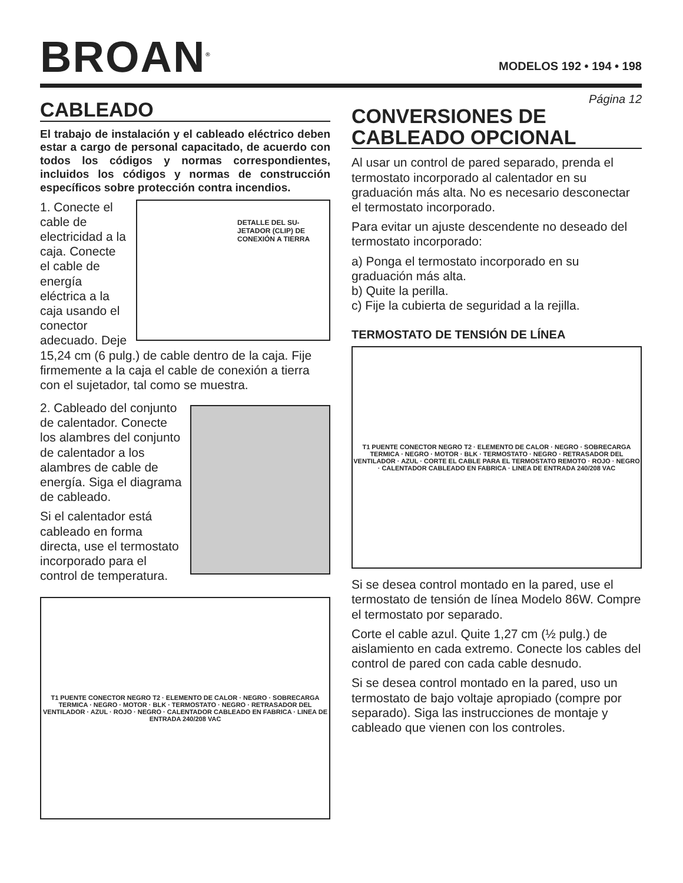BROAN<sup>®</sup>
MODELOS 192 • 194 • 198
CABLEADO
El trabajo de instalación y el cableado eléctrico deben estar a cargo de personal capacitado, de acuerdo con todos los códigos y normas correspondientes, incluidos los códigos y normas de construcción específicos sobre protección contra incendios.
DETALLE DEL SU-JETADOR (CLIP) DE CONEXIÓN A TIERRA
1. Conecte el cable de electricidad a la caja. Conecte el cable de energía eléctrica a la caja usando el conector adecuado. Deje 15,24 cm (6 pulg.) de cable dentro de la caja. Fije firmemente a la caja el cable de conexión a tierra con el sujetador, tal como se muestra.
2. Cableado del conjunto de calentador. Conecte los alambres del conjunto de calentador a los alambres de cable de energía. Siga el diagrama de cableado.
Si el calentador está cableado en forma directa, use el termostato incorporado para el control de temperatura.
T1 PUENTE CONECTOR NEGRO T2 · ELEMENTO DE CALOR · NEGRO · SOBRECARGA TERMICA · NEGRO · MOTOR · BLK · TERMOSTATO · NEGRO · RETRASADOR DEL VENTILADOR · AZUL · ROJO · NEGRO · CALENTADOR CABLEADO EN FABRICA · LINEA DE ENTRADA 240/208 VAC
Página 12
CONVERSIONES DE CABLEADO OPCIONAL
Al usar un control de pared separado, prenda el termostato incorporado al calentador en su graduación más alta. No es necesario desconectar el termostato incorporado.
Para evitar un ajuste descendente no deseado del termostato incorporado:
a) Ponga el termostato incorporado en su graduación más alta.
b) Quite la perilla.
c) Fije la cubierta de seguridad a la rejilla.
TERMOSTATO DE TENSIÓN DE LÍNEA
T1 PUENTE CONECTOR NEGRO T2 · ELEMENTO DE CALOR · NEGRO · SOBRECARGA TERMICA · NEGRO · MOTOR · BLK · TERMOSTATO · NEGRO · RETRASADOR DEL VENTILADOR · AZUL · CORTE EL CABLE PARA EL TERMOSTATO REMOTO · ROJO · NEGRO · CALENTADOR CABLEADO EN FABRICA · LINEA DE ENTRADA 240/208 VAC
Si se desea control montado en la pared, use el termostato de tensión de línea Modelo 86W. Compre el termostato por separado.
Corte el cable azul. Quite 1,27 cm (½ pulg.) de aislamiento en cada extremo. Conecte los cables del control de pared con cada cable desnudo.
Si se desea control montado en la pared, uso un termostato de bajo voltaje apropiado (compre por separado). Siga las instrucciones de montaje y cableado que vienen con los controles.